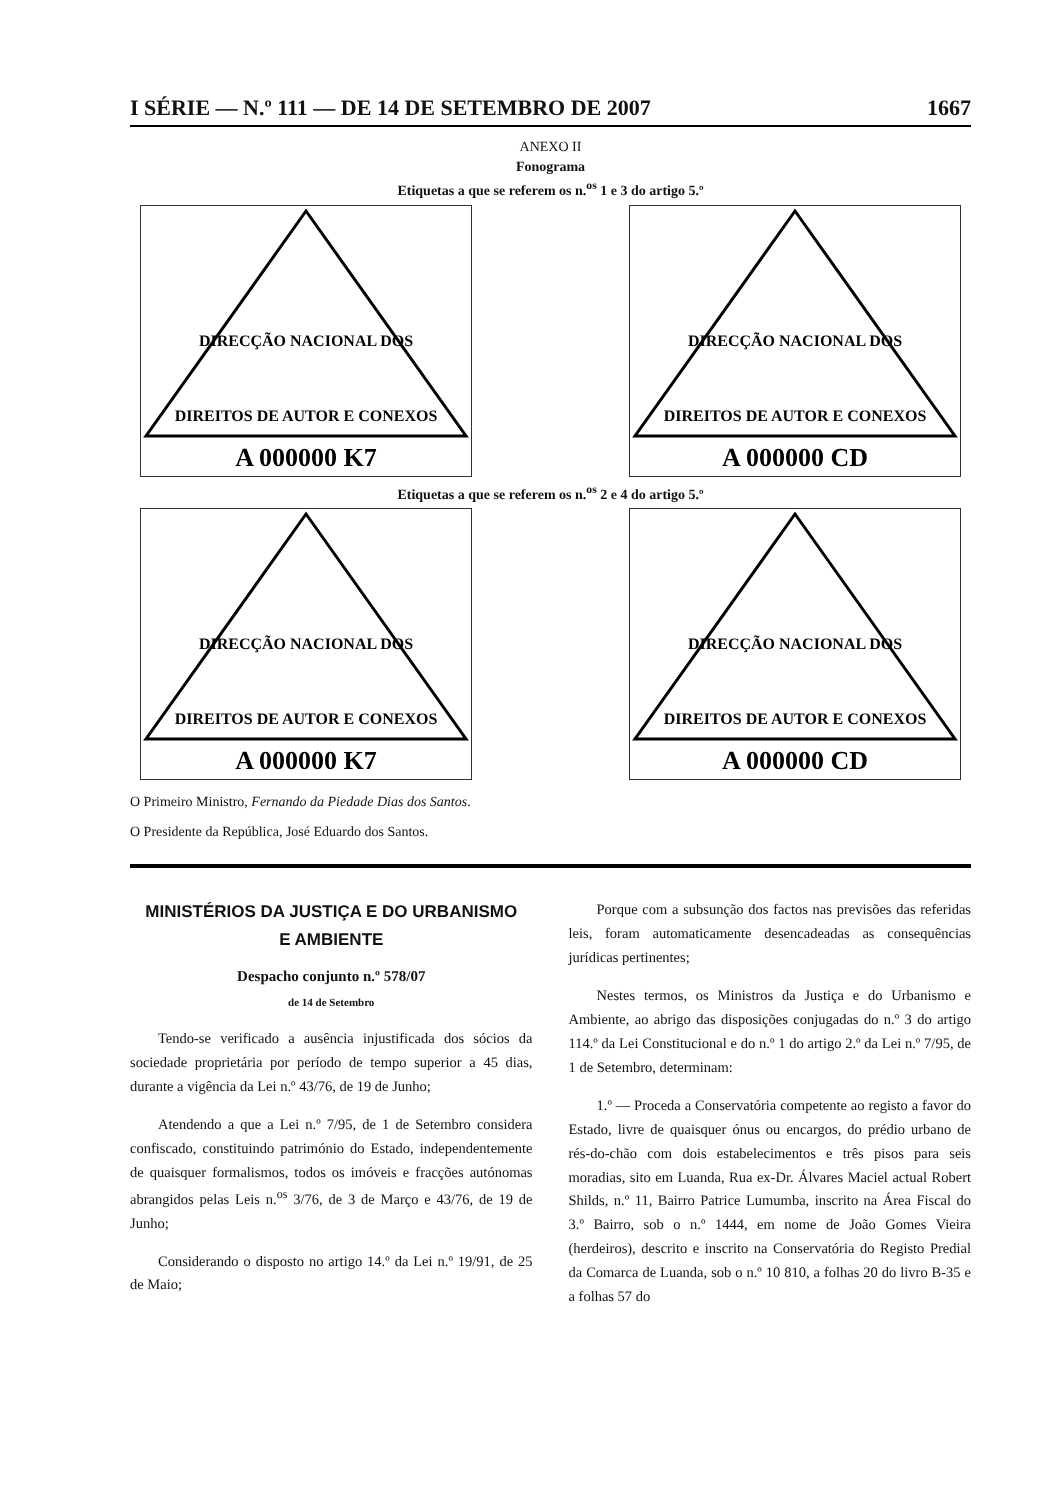I SÉRIE — N.º 111 — DE 14 DE SETEMBRO DE 2007 1667
ANEXO II
Fonograma
Etiquetas a que se referem os n.<sup>os</sup> 1 e 3 do artigo 5.º
DIRECÇÃO NACIONAL DOS
DIREITOS DE AUTOR E CONEXOS
A 000000 K7
DIRECÇÃO NACIONAL DOS
DIREITOS DE AUTOR E CONEXOS
A 000000 CD
Etiquetas a que se referem os n.<sup>os</sup> 2 e 4 do artigo 5.º
DIRECÇÃO NACIONAL DOS
DIREITOS DE AUTOR E CONEXOS
A 000000 K7
DIRECÇÃO NACIONAL DOS
DIREITOS DE AUTOR E CONEXOS
A 000000 CD
O Primeiro Ministro, Fernando da Piedade Dias dos Santos.
O Presidente da República, José Eduardo dos Santos.
MINISTÉRIOS DA JUSTIÇA E DO URBANISMO
E AMBIENTE
Despacho conjunto n.º 578/07
de 14 de Setembro
Tendo-se verificado a ausência injustificada dos sócios da sociedade proprietária por período de tempo superior a 45 dias, durante a vigência da Lei n.º 43/76, de 19 de Junho;
Atendendo a que a Lei n.º 7/95, de 1 de Setembro considera confiscado, constituindo património do Estado, independentemente de quaisquer formalismos, todos os imóveis e fracções autónomas abrangidos pelas Leis n.<sup>os</sup> 3/76, de 3 de Março e 43/76, de 19 de Junho;
Considerando o disposto no artigo 14.º da Lei n.º 19/91, de 25 de Maio;
Porque com a subsunção dos factos nas previsões das referidas leis, foram automaticamente desencadeadas as consequências jurídicas pertinentes;
Nestes termos, os Ministros da Justiça e do Urbanismo e Ambiente, ao abrigo das disposições conjugadas do n.º 3 do artigo 114.º da Lei Constitucional e do n.º 1 do artigo 2.º da Lei n.º 7/95, de 1 de Setembro, determinam:
1.º — Proceda a Conservatória competente ao registo a favor do Estado, livre de quaisquer ónus ou encargos, do prédio urbano de rés-do-chão com dois estabelecimentos e três pisos para seis moradias, sito em Luanda, Rua ex-Dr. Álvares Maciel actual Robert Shilds, n.º 11, Bairro Patrice Lumumba, inscrito na Área Fiscal do 3.º Bairro, sob o n.º 1444, em nome de João Gomes Vieira (herdeiros), descrito e inscrito na Conservatória do Registo Predial da Comarca de Luanda, sob o n.º 10 810, a folhas 20 do livro B-35 e a folhas 57 do